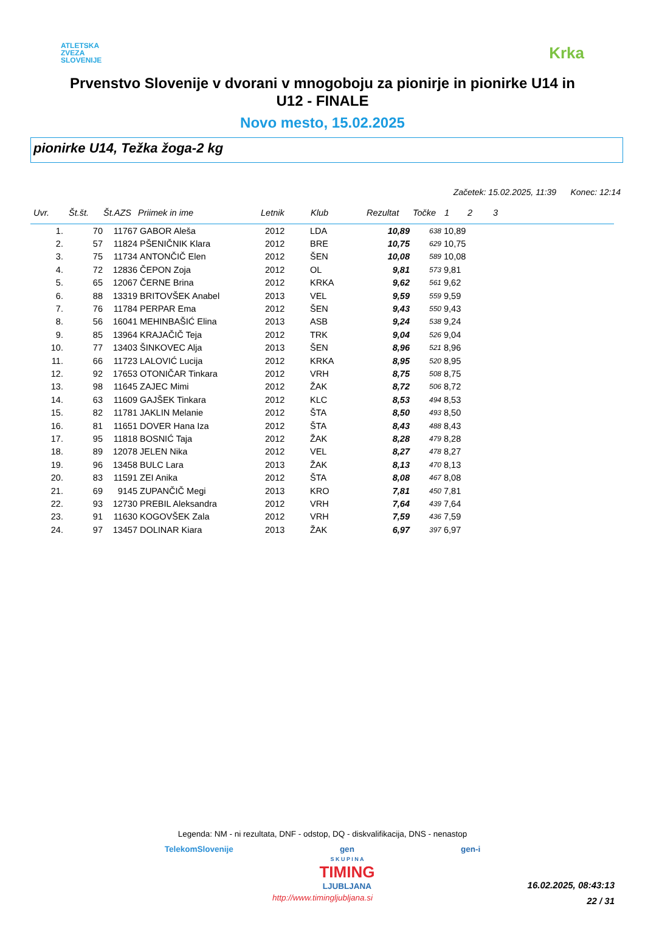ATLETSKA
ZVEZA
SLOVENIJE
Krka
Prvenstvo Slovenije v dvorani v mnogoboju za pionirje in pionirke U14 in U12 - FINALE
Novo mesto, 15.02.2025
pionirke U14, Težka žoga-2 kg
Začetek: 15.02.2025, 11:39 Konec: 12:14
| Uvr. | Št.št. | Št.AZS | Priimek in ime | Letnik | Klub | Rezultat | Točke | 1 | 2 | 3 |
| --- | --- | --- | --- | --- | --- | --- | --- | --- | --- | --- |
| 1. | 70 | 11767 | GABOR Aleša | 2012 | LDA | 10,89 | 638 | 10,89 | | |
| 2. | 57 | 11824 | PŠENIČNIK Klara | 2012 | BRE | 10,75 | 629 | 10,75 | | |
| 3. | 75 | 11734 | ANTONČIČ Elen | 2012 | ŠEN | 10,08 | 589 | 10,08 | | |
| 4. | 72 | 12836 | ČEPON Zoja | 2012 | OL | 9,81 | 573 | 9,81 | | |
| 5. | 65 | 12067 | ČERNE Brina | 2012 | KRKA | 9,62 | 561 | 9,62 | | |
| 6. | 88 | 13319 | BRITOVŠEK Anabel | 2013 | VEL | 9,59 | 559 | 9,59 | | |
| 7. | 76 | 11784 | PERPAR Ema | 2012 | ŠEN | 9,43 | 550 | 9,43 | | |
| 8. | 56 | 16041 | MEHINBAŠIĆ Elina | 2013 | ASB | 9,24 | 538 | 9,24 | | |
| 9. | 85 | 13964 | KRAJAČIČ Teja | 2012 | TRK | 9,04 | 526 | 9,04 | | |
| 10. | 77 | 13403 | ŠINKOVEC Alja | 2013 | ŠEN | 8,96 | 521 | 8,96 | | |
| 11. | 66 | 11723 | LALOVIĆ Lucija | 2012 | KRKA | 8,95 | 520 | 8,95 | | |
| 12. | 92 | 17653 | OTONIČAR Tinkara | 2012 | VRH | 8,75 | 508 | 8,75 | | |
| 13. | 98 | 11645 | ZAJEC Mimi | 2012 | ŽAK | 8,72 | 506 | 8,72 | | |
| 14. | 63 | 11609 | GAJŠEK Tinkara | 2012 | KLC | 8,53 | 494 | 8,53 | | |
| 15. | 82 | 11781 | JAKLIN Melanie | 2012 | ŠTA | 8,50 | 493 | 8,50 | | |
| 16. | 81 | 11651 | DOVER Hana Iza | 2012 | ŠTA | 8,43 | 488 | 8,43 | | |
| 17. | 95 | 11818 | BOSNIĆ Taja | 2012 | ŽAK | 8,28 | 479 | 8,28 | | |
| 18. | 89 | 12078 | JELEN Nika | 2012 | VEL | 8,27 | 478 | 8,27 | | |
| 19. | 96 | 13458 | BULC Lara | 2013 | ŽAK | 8,13 | 470 | 8,13 | | |
| 20. | 83 | 11591 | ZEI Anika | 2012 | ŠTA | 8,08 | 467 | 8,08 | | |
| 21. | 69 | 9145 | ZUPANČIČ Megi | 2013 | KRO | 7,81 | 450 | 7,81 | | |
| 22. | 93 | 12730 | PREBIL Aleksandra | 2012 | VRH | 7,64 | 439 | 7,64 | | |
| 23. | 91 | 11630 | KOGOVŠEK Zala | 2012 | VRH | 7,59 | 436 | 7,59 | | |
| 24. | 97 | 13457 | DOLINAR Kiara | 2013 | ŽAK | 6,97 | 397 | 6,97 | | |
Legenda: NM - ni rezultata, DNF - odstop, DQ - diskvalifikacija, DNS - nenastop
TelekomSlovenije gen
S K U P I N A
TIMING
LJUBLJANA gen-i
http://www.timingljubljana.si
16.02.2025, 08:43:13
22 / 31